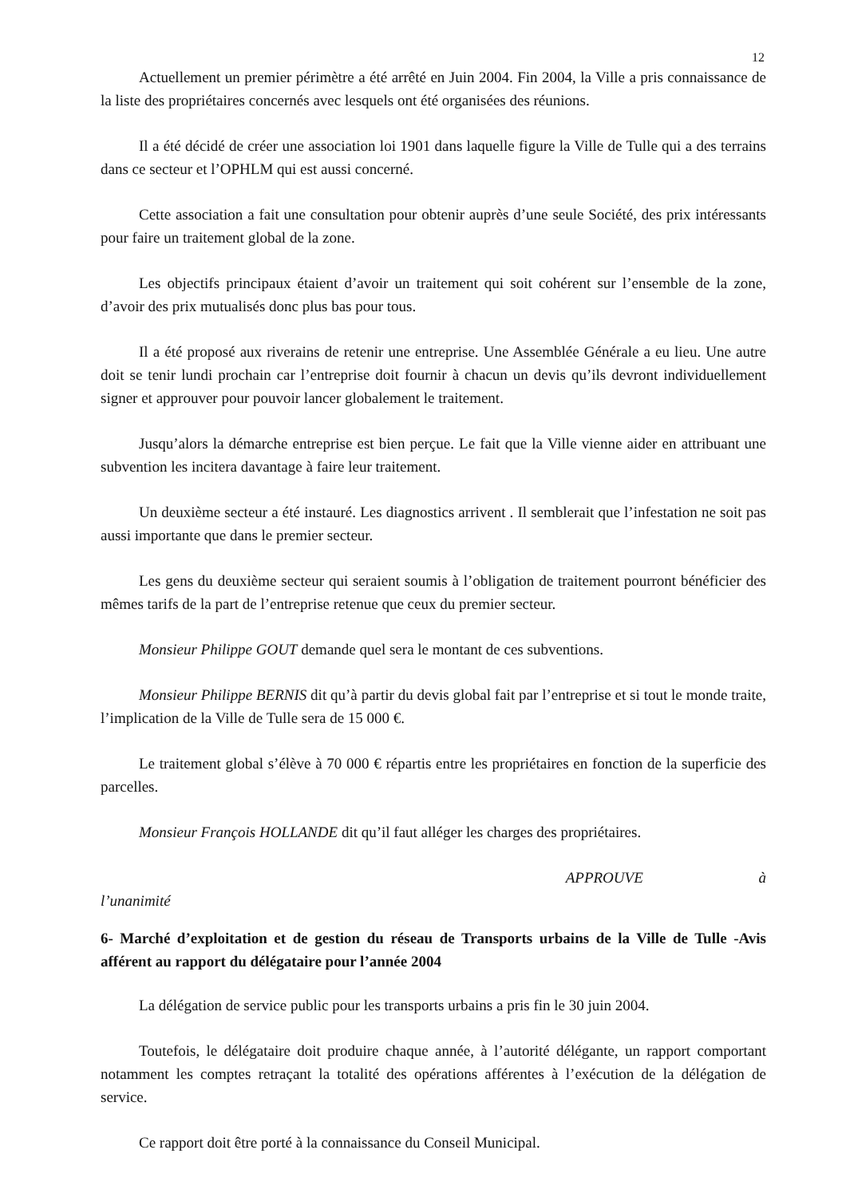12
Actuellement un premier périmètre a été arrêté en Juin 2004. Fin 2004, la Ville a pris connaissance de la liste des propriétaires concernés avec lesquels ont été organisées des réunions.
Il a été décidé de créer une association loi 1901 dans laquelle figure la Ville de Tulle qui a des terrains dans ce secteur et l’OPHLM qui est aussi concerné.
Cette association a fait une consultation pour obtenir auprès d’une seule Société, des prix intéressants pour faire un traitement global de la zone.
Les objectifs principaux étaient d’avoir un traitement qui soit cohérent sur l’ensemble de la zone, d’avoir des prix mutualisés donc plus bas pour tous.
Il a été proposé aux riverains de retenir une entreprise. Une Assemblée Générale a eu lieu. Une autre doit se tenir lundi prochain car l’entreprise doit fournir à chacun un devis qu’ils devront individuellement signer et approuver pour pouvoir lancer globalement le traitement.
Jusqu’alors la démarche entreprise est bien perçue. Le fait que la Ville vienne aider en attribuant une subvention les incitera davantage à faire leur traitement.
Un deuxième secteur a été instauré. Les diagnostics arrivent . Il semblerait que l’infestation ne soit pas aussi importante que dans le premier secteur.
Les gens du deuxième secteur qui seraient soumis à l’obligation de traitement pourront bénéficier des mêmes tarifs de la part de l’entreprise retenue que ceux du premier secteur.
Monsieur Philippe GOUT demande quel sera le montant de ces subventions.
Monsieur Philippe BERNIS dit qu’à partir du devis global fait par l’entreprise et si tout le monde traite, l’implication de la Ville de Tulle sera de 15 000 €.
Le traitement global s’élève à 70 000 € répartis entre les propriétaires en fonction de la superficie des parcelles.
Monsieur François HOLLANDE dit qu’il faut alléger les charges des propriétaires.
APPROUVE à
l’unanimité
6- Marché d’exploitation et de gestion du réseau de Transports urbains de la Ville de Tulle -Avis afférent au rapport du délégataire pour l’année 2004
La délégation de service public pour les transports urbains a pris fin le 30 juin 2004.
Toutefois, le délégataire doit produire chaque année, à l’autorité délégante, un rapport comportant notamment les comptes retraçant la totalité des opérations afférentes à l’exécution de la délégation de service.
Ce rapport doit être porté à la connaissance du Conseil Municipal.